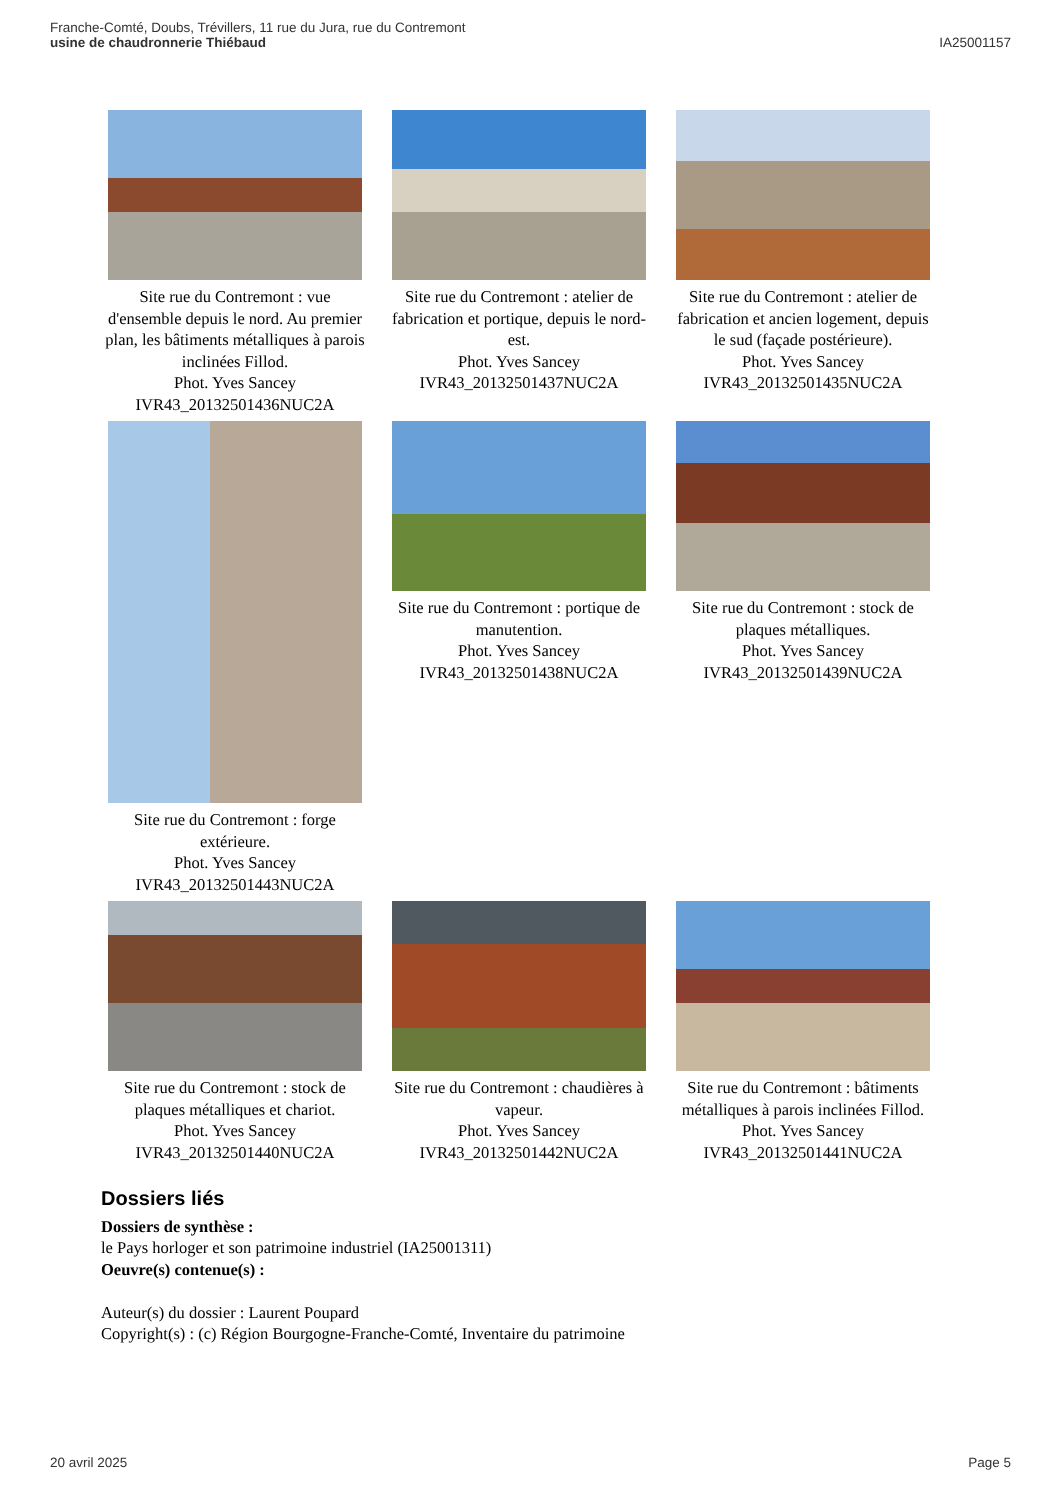Franche-Comté, Doubs, Trévillers, 11 rue du Jura, rue du Contremont
usine de chaudronnerie Thiébaud
IA25001157
Site rue du Contremont : vue d'ensemble depuis le nord. Au premier plan, les bâtiments métalliques à parois inclinées Fillod.
Phot. Yves Sancey
IVR43_20132501436NUC2A
Site rue du Contremont : atelier de fabrication et portique, depuis le nord-est.
Phot. Yves Sancey
IVR43_20132501437NUC2A
Site rue du Contremont : atelier de fabrication et ancien logement, depuis le sud (façade postérieure).
Phot. Yves Sancey
IVR43_20132501435NUC2A
Site rue du Contremont : forge extérieure.
Phot. Yves Sancey
IVR43_20132501443NUC2A
Site rue du Contremont : portique de manutention.
Phot. Yves Sancey
IVR43_20132501438NUC2A
Site rue du Contremont : stock de plaques métalliques.
Phot. Yves Sancey
IVR43_20132501439NUC2A
Site rue du Contremont : stock de plaques métalliques et chariot.
Phot. Yves Sancey
IVR43_20132501440NUC2A
Site rue du Contremont : chaudières à vapeur.
Phot. Yves Sancey
IVR43_20132501442NUC2A
Site rue du Contremont : bâtiments métalliques à parois inclinées Fillod.
Phot. Yves Sancey
IVR43_20132501441NUC2A
Dossiers liés
Dossiers de synthèse :
le Pays horloger et son patrimoine industriel (IA25001311)
Oeuvre(s) contenue(s) :
Auteur(s) du dossier : Laurent Poupard
Copyright(s) : (c) Région Bourgogne-Franche-Comté, Inventaire du patrimoine
20 avril 2025 Page 5